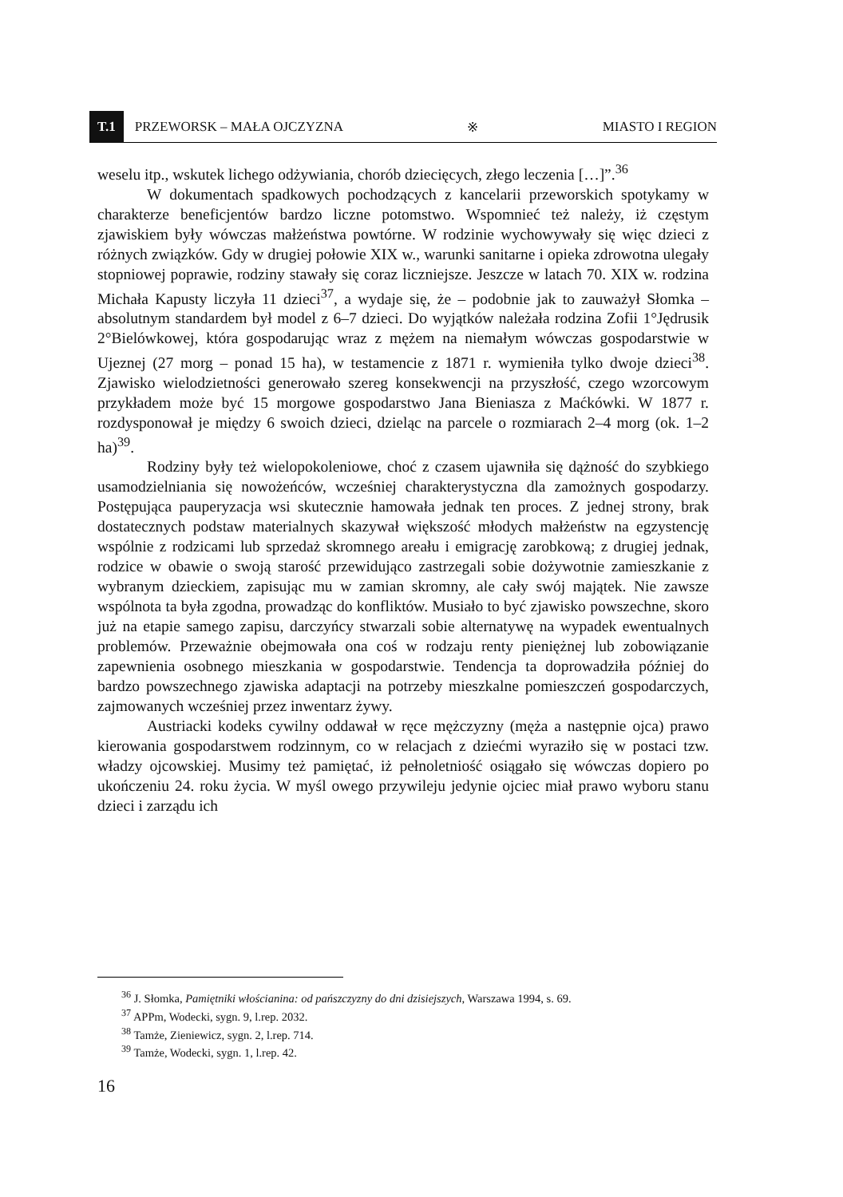T.1 PRZEWORSK – MAŁA OJCZYZNA ※ MIASTO I REGION
weselu itp., wskutek lichego odżywiania, chorób dziecięcych, złego leczenia […]”.<sup>36</sup>
W dokumentach spadkowych pochodzących z kancelarii przeworskich spotykamy w charakterze beneficjentów bardzo liczne potomstwo. Wspomnieć też należy, iż częstym zjawiskiem były wówczas małżeństwa powtórne. W rodzinie wychowywały się więc dzieci z różnych związków. Gdy w drugiej połowie XIX w., warunki sanitarne i opieka zdrowotna ulegały stopniowej poprawie, rodziny stawały się coraz liczniejsze. Jeszcze w latach 70. XIX w. rodzina Michała Kapusty liczyła 11 dzieci<sup>37</sup>, a wydaje się, że – podobnie jak to zauważył Słomka – absolutnym standardem był model z 6–7 dzieci. Do wyjątków należała rodzina Zofii 1°Jędrusik 2°Bielówkowej, która gospodarując wraz z mężem na niemałym wówczas gospodarstwie w Ujeznej (27 morg – ponad 15 ha), w testamencie z 1871 r. wymieniła tylko dwoje dzieci<sup>38</sup>. Zjawisko wielodzietności generowało szereg konsekwencji na przyszłość, czego wzorcowym przykładem może być 15 morgowe gospodarstwo Jana Bieniasza z Maćkówki. W 1877 r. rozdysponował je między 6 swoich dzieci, dzieląc na parcele o rozmiarach 2–4 morg (ok. 1–2 ha)<sup>39</sup>.
Rodziny były też wielopokoleniowe, choć z czasem ujawniła się dążność do szybkiego usamodzielniania się nowożeńców, wcześniej charakterystyczna dla zamożnych gospodarzy. Postępująca pauperyzacja wsi skutecznie hamowała jednak ten proces. Z jednej strony, brak dostatecznych podstaw materialnych skazywał większość młodych małżeństw na egzystencję wspólnie z rodzicami lub sprzedaż skromnego areału i emigrację zarobkową; z drugiej jednak, rodzice w obawie o swoją starość przewidująco zastrzegali sobie dożywotnie zamieszkanie z wybranym dzieckiem, zapisując mu w zamian skromny, ale cały swój majątek. Nie zawsze wspólnota ta była zgodna, prowadząc do konfliktów. Musiało to być zjawisko powszechne, skoro już na etapie samego zapisu, darczyńcy stwarzali sobie alternatywę na wypadek ewentualnych problemów. Przeważnie obejmowała ona coś w rodzaju renty pieniężnej lub zobowiązanie zapewnienia osobnego mieszkania w gospodarstwie. Tendencja ta doprowadziła później do bardzo powszechnego zjawiska adaptacji na potrzeby mieszkalne pomieszczeń gospodarczych, zajmowanych wcześniej przez inwentarz żywy.
Austriacki kodeks cywilny oddawał w ręce mężczyzny (męża a następnie ojca) prawo kierowania gospodarstwem rodzinnym, co w relacjach z dziećmi wyraziło się w postaci tzw. władzy ojcowskiej. Musimy też pamiętać, iż pełnoletniość osiągało się wówczas dopiero po ukończeniu 24. roku życia. W myśl owego przywileju jedynie ojciec miał prawo wyboru stanu dzieci i zarządu ich
<sup>36</sup> J. Słomka, Pamiętniki włościanina: od pańszczyzny do dni dzisiejszych, Warszawa 1994, s. 69.
<sup>37</sup> APPm, Wodecki, sygn. 9, l.rep. 2032.
<sup>38</sup> Tamże, Zieniewicz, sygn. 2, l.rep. 714.
<sup>39</sup> Tamże, Wodecki, sygn. 1, l.rep. 42.
16